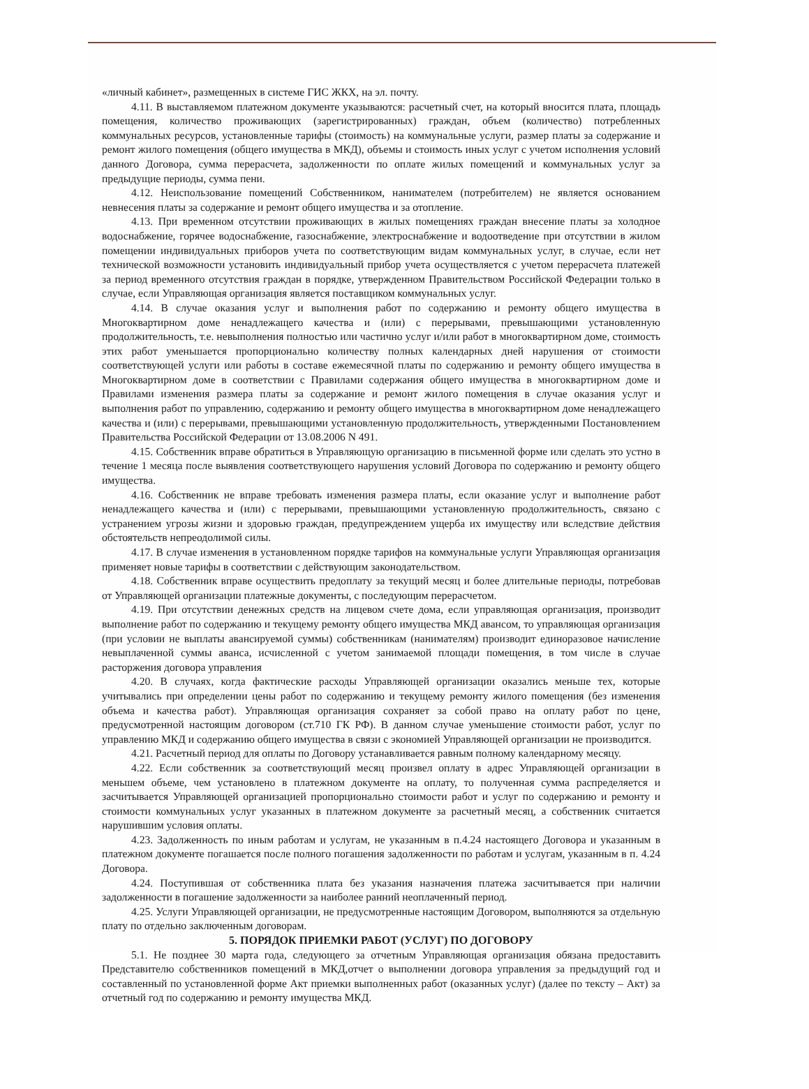«личный кабинет», размещенных в системе ГИС ЖКХ, на эл. почту.
4.11. В выставляемом платежном документе указываются: расчетный счет, на который вносится плата, площадь помещения, количество проживающих (зарегистрированных) граждан, объем (количество) потребленных коммунальных ресурсов, установленные тарифы (стоимость) на коммунальные услуги, размер платы за содержание и ремонт жилого помещения (общего имущества в МКД), объемы и стоимость иных услуг с учетом исполнения условий данного Договора, сумма перерасчета, задолженности по оплате жилых помещений и коммунальных услуг за предыдущие периоды, сумма пени.
4.12. Неиспользование помещений Собственником, нанимателем (потребителем) не является основанием невнесения платы за содержание и ремонт общего имущества и за отопление.
4.13. При временном отсутствии проживающих в жилых помещениях граждан внесение платы за холодное водоснабжение, горячее водоснабжение, газоснабжение, электроснабжение и водоотведение при отсутствии в жилом помещении индивидуальных приборов учета по соответствующим видам коммунальных услуг, в случае, если нет технической возможности установить индивидуальный прибор учета осуществляется с учетом перерасчета платежей за период временного отсутствия граждан в порядке, утвержденном Правительством Российской Федерации только в случае, если Управляющая организация является поставщиком коммунальных услуг.
4.14. В случае оказания услуг и выполнения работ по содержанию и ремонту общего имущества в Многоквартирном доме ненадлежащего качества и (или) с перерывами, превышающими установленную продолжительность, т.е. невыполнения полностью или частично услуг и/или работ в многоквартирном доме, стоимость этих работ уменьшается пропорционально количеству полных календарных дней нарушения от стоимости соответствующей услуги или работы в составе ежемесячной платы по содержанию и ремонту общего имущества в Многоквартирном доме в соответствии с Правилами содержания общего имущества в многоквартирном доме и Правилами изменения размера платы за содержание и ремонт жилого помещения в случае оказания услуг и выполнения работ по управлению, содержанию и ремонту общего имущества в многоквартирном доме ненадлежащего качества и (или) с перерывами, превышающими установленную продолжительность, утвержденными Постановлением Правительства Российской Федерации от 13.08.2006 N 491.
4.15. Собственник вправе обратиться в Управляющую организацию в письменной форме или сделать это устно в течение 1 месяца после выявления соответствующего нарушения условий Договора по содержанию и ремонту общего имущества.
4.16. Собственник не вправе требовать изменения размера платы, если оказание услуг и выполнение работ ненадлежащего качества и (или) с перерывами, превышающими установленную продолжительность, связано с устранением угрозы жизни и здоровью граждан, предупреждением ущерба их имуществу или вследствие действия обстоятельств непреодолимой силы.
4.17. В случае изменения в установленном порядке тарифов на коммунальные услуги Управляющая организация применяет новые тарифы в соответствии с действующим законодательством.
4.18. Собственник вправе осуществить предоплату за текущий месяц и более длительные периоды, потребовав от Управляющей организации платежные документы, с последующим перерасчетом.
4.19. При отсутствии денежных средств на лицевом счете дома, если управляющая организация, производит выполнение работ по содержанию и текущему ремонту общего имущества МКД авансом, то управляющая организация (при условии не выплаты авансируемой суммы) собственникам (нанимателям) производит единоразовое начисление невыплаченной суммы аванса, исчисленной с учетом занимаемой площади помещения, в том числе в случае расторжения договора управления
4.20. В случаях, когда фактические расходы Управляющей организации оказались меньше тех, которые учитывались при определении цены работ по содержанию и текущему ремонту жилого помещения (без изменения объема и качества работ). Управляющая организация сохраняет за собой право на оплату работ по цене, предусмотренной настоящим договором (ст.710 ГК РФ). В данном случае уменьшение стоимости работ, услуг по управлению МКД и содержанию общего имущества в связи с экономией Управляющей организации не производится.
4.21. Расчетный период для оплаты по Договору устанавливается равным полному календарному месяцу.
4.22. Если собственник за соответствующий месяц произвел оплату в адрес Управляющей организации в меньшем объеме, чем установлено в платежном документе на оплату, то полученная сумма распределяется и засчитывается Управляющей организацией пропорционально стоимости работ и услуг по содержанию и ремонту и стоимости коммунальных услуг указанных в платежном документе за расчетный месяц, а собственник считается нарушившим условия оплаты.
4.23. Задолженность по иным работам и услугам, не указанным в п.4.24 настоящего Договора и указанным в платежном документе погашается после полного погашения задолженности по работам и услугам, указанным в п. 4.24 Договора.
4.24. Поступившая от собственника плата без указания назначения платежа засчитывается при наличии задолженности в погашение задолженности за наиболее ранний неоплаченный период.
4.25. Услуги Управляющей организации, не предусмотренные настоящим Договором, выполняются за отдельную плату по отдельно заключенным договорам.
5. ПОРЯДОК ПРИЕМКИ РАБОТ (УСЛУГ) ПО ДОГОВОРУ
5.1. Не позднее 30 марта года, следующего за отчетным Управляющая организация обязана предоставить Представителю собственников помещений в МКД,отчет о выполнении договора управления за предыдущий год и составленный по установленной форме Акт приемки выполненных работ (оказанных услуг) (далее по тексту – Акт) за отчетный год по содержанию и ремонту имущества МКД.